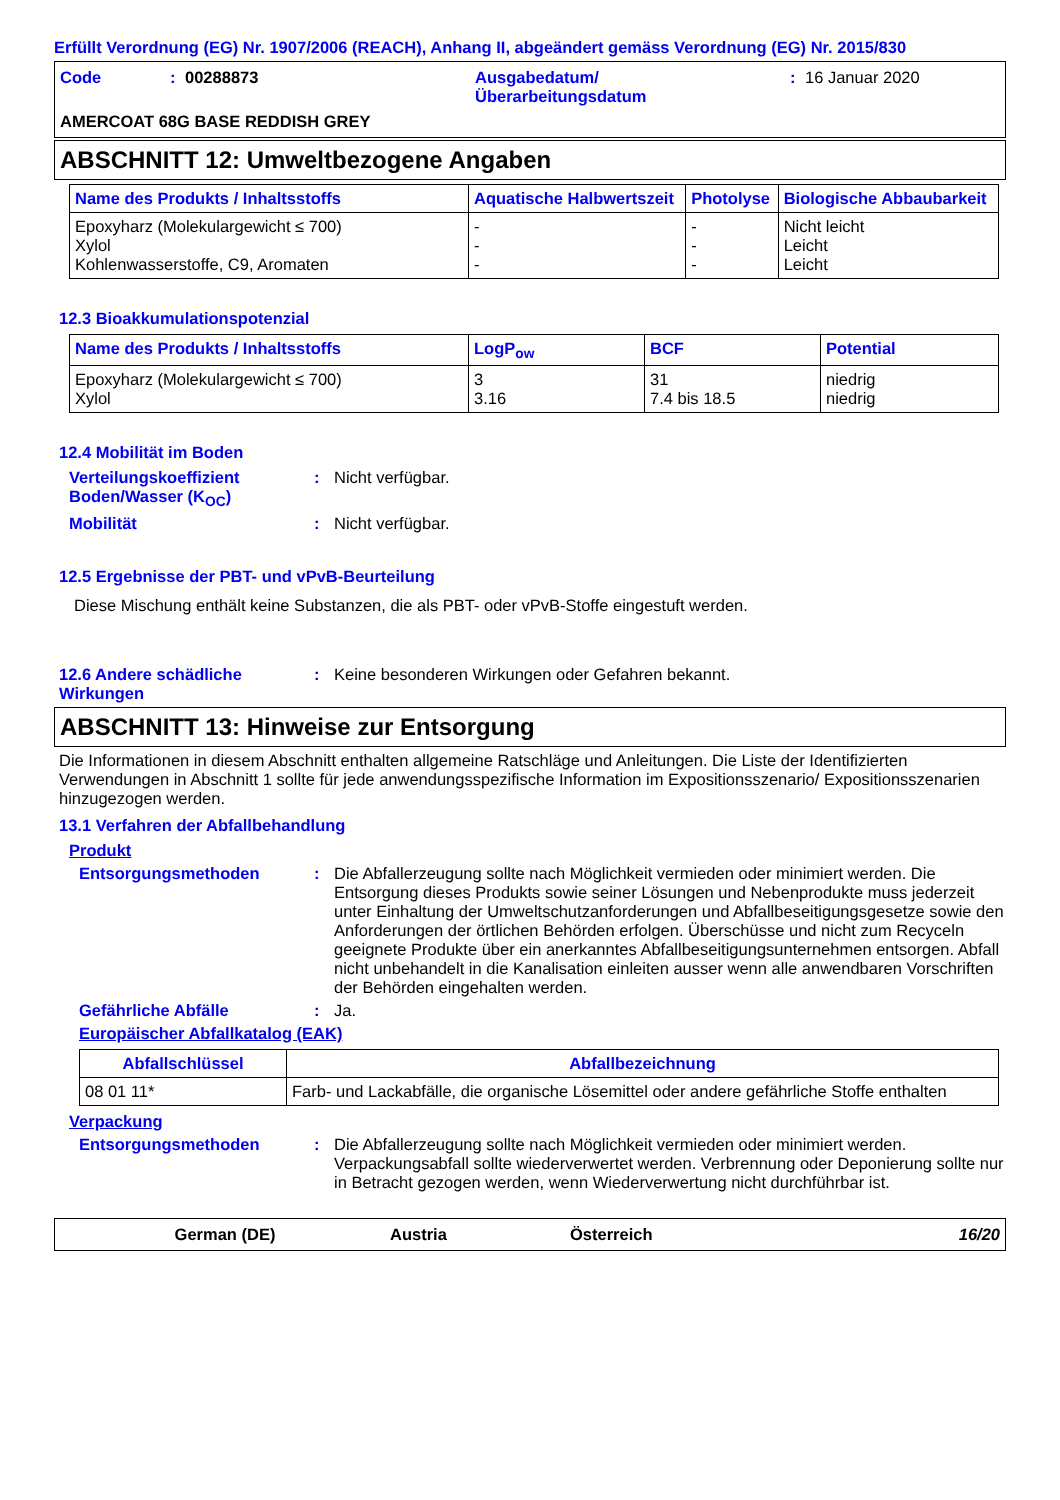Erfüllt Verordnung (EG) Nr. 1907/2006 (REACH), Anhang II, abgeändert gemäss Verordnung (EG) Nr. 2015/830
Code: 00288873 Ausgabedatum/
Überarbeitungsdatum: 16 Januar 2020
AMERCOAT 68G BASE REDDISH GREY
ABSCHNITT 12: Umweltbezogene Angaben
| Name des Produkts / Inhaltsstoffs | Aquatische Halbwertszeit | Photolyse | Biologische Abbaubarkeit |
| --- | --- | --- | --- |
| Epoxyharz (Molekulargewicht ≤ 700) Xylol Kohlenwasserstoffe, C9, Aromaten | - - - | - - - | Nicht leicht Leicht Leicht |
12.3 Bioakkumulationspotenzial
| Name des Produkts / Inhaltsstoffs | LogP<sub>ow</sub> | BCF | Potential |
| --- | --- | --- | --- |
| Epoxyharz (Molekulargewicht ≤ 700) Xylol | 3 3.16 | 31 7.4 bis 18.5 | niedrig niedrig |
12.4 Mobilität im Boden
Verteilungskoeffizient Boden/Wasser (K<sub>OC</sub>): Nicht verfügbar.
Mobilität: Nicht verfügbar.
12.5 Ergebnisse der PBT- und vPvB-Beurteilung
Diese Mischung enthält keine Substanzen, die als PBT- oder vPvB-Stoffe eingestuft werden.
12.6 Andere schädliche Wirkungen: Keine besonderen Wirkungen oder Gefahren bekannt.
ABSCHNITT 13: Hinweise zur Entsorgung
Die Informationen in diesem Abschnitt enthalten allgemeine Ratschläge und Anleitungen. Die Liste der Identifizierten Verwendungen in Abschnitt 1 sollte für jede anwendungsspezifische Information im Expositionsszenario/ Expositionsszenarien hinzugezogen werden.
13.1 Verfahren der Abfallbehandlung
Produkt
Entsorgungsmethoden: Die Abfallerzeugung sollte nach Möglichkeit vermieden oder minimiert werden. Die Entsorgung dieses Produkts sowie seiner Lösungen und Nebenprodukte muss jederzeit unter Einhaltung der Umweltschutzanforderungen und Abfallbeseitigungsgesetze sowie den Anforderungen der örtlichen Behörden erfolgen. Überschüsse und nicht zum Recyceln geeignete Produkte über ein anerkanntes Abfallbeseitigungsunternehmen entsorgen. Abfall nicht unbehandelt in die Kanalisation einleiten ausser wenn alle anwendbaren Vorschriften der Behörden eingehalten werden.
Gefährliche Abfälle: Ja.
Europäischer Abfallkatalog (EAK)
| Abfallschlüssel | Abfallbezeichnung |
| --- | --- |
| 08 01 11* | Farb- und Lackabfälle, die organische Lösemittel oder andere gefährliche Stoffe enthalten |
Verpackung
Entsorgungsmethoden: Die Abfallerzeugung sollte nach Möglichkeit vermieden oder minimiert werden. Verpackungsabfall sollte wiederverwertet werden. Verbrennung oder Deponierung sollte nur in Betracht gezogen werden, wenn Wiederverwertung nicht durchführbar ist.
German (DE) Austria Österreich 16/20